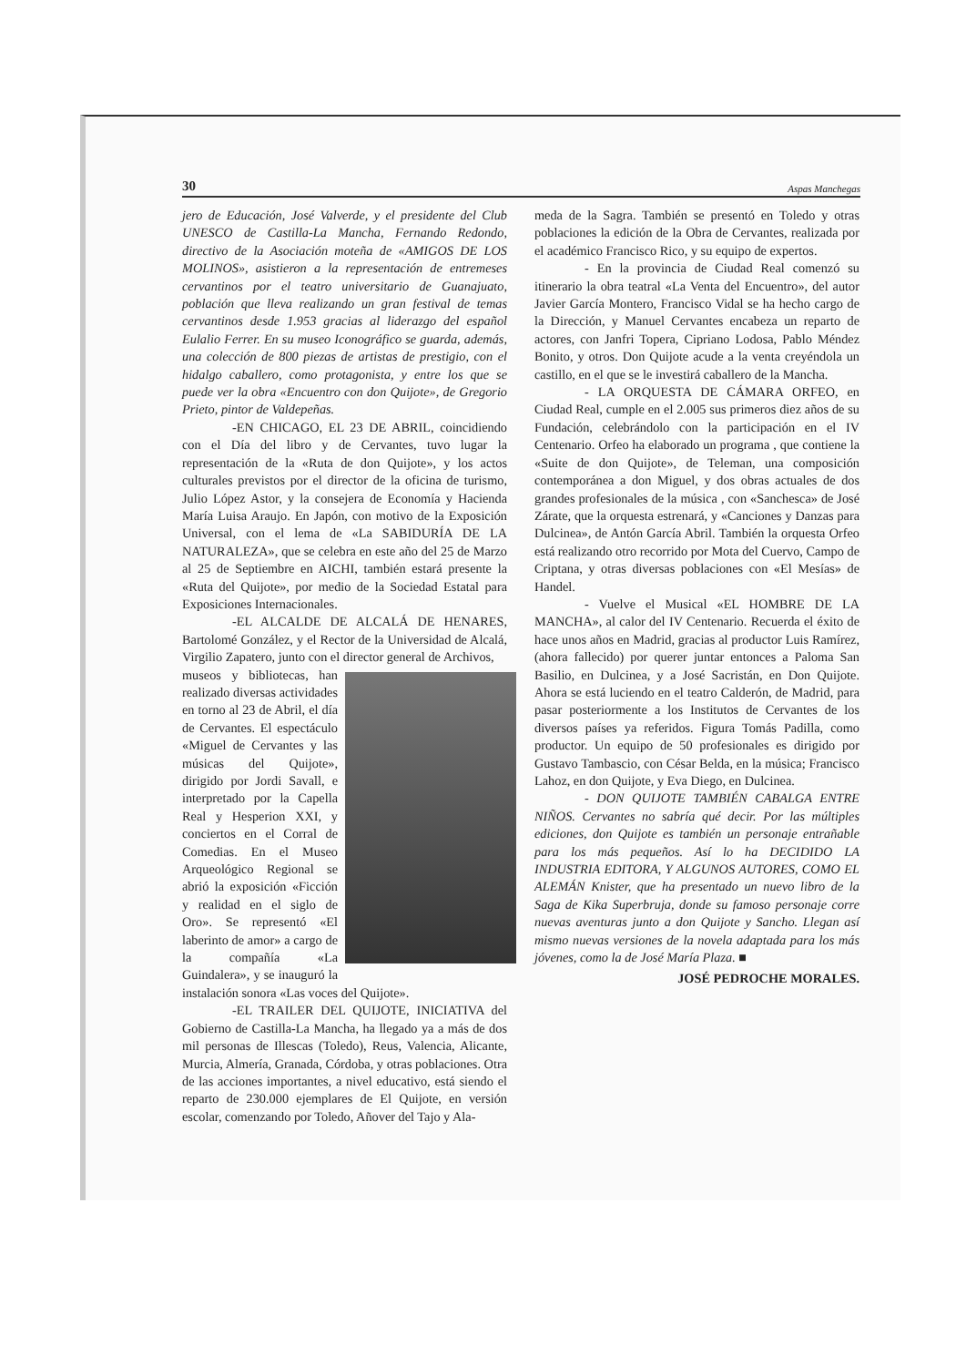30 Aspas Manchegas
jero de Educación, José Valverde, y el presidente del Club UNESCO de Castilla-La Mancha, Fernando Redondo, directivo de la Asociación moteña de «AMIGOS DE LOS MOLINOS», asistieron a la representación de entremeses cervantinos por el teatro universitario de Guanajuato, población que lleva realizando un gran festival de temas cervantinos desde 1.953 gracias al liderazgo del español Eulalio Ferrer. En su museo Iconográfico se guarda, además, una colección de 800 piezas de artistas de prestigio, con el hidalgo caballero, como protagonista, y entre los que se puede ver la obra «Encuentro con don Quijote», de Gregorio Prieto, pintor de Valdepeñas.
-EN CHICAGO, EL 23 DE ABRIL, coincidiendo con el Día del libro y de Cervantes, tuvo lugar la representación de la «Ruta de don Quijote», y los actos culturales previstos por el director de la oficina de turismo, Julio López Astor, y la consejera de Economía y Hacienda María Luisa Araujo. En Japón, con motivo de la Exposición Universal, con el lema de «La SABIDURÍA DE LA NATURALEZA», que se celebra en este año del 25 de Marzo al 25 de Septiembre en AICHI, también estará presente la «Ruta del Quijote», por medio de la Sociedad Estatal para Exposiciones Internacionales.
-EL ALCALDE DE ALCALÁ DE HENARES, Bartolomé González, y el Rector de la Universidad de Alcalá, Virgilio Zapatero, junto con el director general de Archivos,
museos y bibliotecas, han realizado diversas actividades en torno al 23 de Abril, el día de Cervantes. El espectáculo «Miguel de Cervantes y las músicas del Quijote», dirigido por Jordi Savall, e interpretado por la Capella Real y Hesperion XXI, y conciertos en el Corral de Comedias. En el Museo Arqueológico Regional se abrió la exposición «Ficción y realidad en el siglo de Oro». Se representó «El laberinto de amor» a cargo de la compañía «La Guindalera», y se inauguró la instalación sonora «Las voces del Quijote».
-EL TRAILER DEL QUIJOTE, INICIATIVA del Gobierno de Castilla-La Mancha, ha llegado ya a más de dos mil personas de Illescas (Toledo), Reus, Valencia, Alicante, Murcia, Almería, Granada, Córdoba, y otras poblaciones. Otra de las acciones importantes, a nivel educativo, está siendo el reparto de 230.000 ejemplares de El Quijote, en versión escolar, comenzando por Toledo, Añover del Tajo y Ala-
meda de la Sagra. También se presentó en Toledo y otras poblaciones la edición de la Obra de Cervantes, realizada por el académico Francisco Rico, y su equipo de expertos.
- En la provincia de Ciudad Real comenzó su itinerario la obra teatral «La Venta del Encuentro», del autor Javier García Montero, Francisco Vidal se ha hecho cargo de la Dirección, y Manuel Cervantes encabeza un reparto de actores, con Janfri Topera, Cipriano Lodosa, Pablo Méndez Bonito, y otros. Don Quijote acude a la venta creyéndola un castillo, en el que se le investirá caballero de la Mancha.
- LA ORQUESTA DE CÁMARA ORFEO, en Ciudad Real, cumple en el 2.005 sus primeros diez años de su Fundación, celebrándolo con la participación en el IV Centenario. Orfeo ha elaborado un programa , que contiene la «Suite de don Quijote», de Teleman, una composición contemporánea a don Miguel, y dos obras actuales de dos grandes profesionales de la música , con «Sanchesca» de José Zárate, que la orquesta estrenará, y «Canciones y Danzas para Dulcinea», de Antón García Abril. También la orquesta Orfeo está realizando otro recorrido por Mota del Cuervo, Campo de Criptana, y otras diversas poblaciones con «El Mesías» de Handel.
- Vuelve el Musical «EL HOMBRE DE LA MANCHA», al calor del IV Centenario. Recuerda el éxito de hace unos años en Madrid, gracias al productor Luis Ramírez, (ahora fallecido) por querer juntar entonces a Paloma San Basilio, en Dulcinea, y a José Sacristán, en Don Quijote. Ahora se está luciendo en el teatro Calderón, de Madrid, para pasar posteriormente a los Institutos de Cervantes de los diversos países ya referidos. Figura Tomás Padilla, como productor. Un equipo de 50 profesionales es dirigido por Gustavo Tambascio, con César Belda, en la música; Francisco Lahoz, en don Quijote, y Eva Diego, en Dulcinea.
- DON QUIJOTE TAMBIÉN CABALGA ENTRE NIÑOS. Cervantes no sabría qué decir. Por las múltiples ediciones, don Quijote es también un personaje entrañable para los más pequeños. Así lo ha DECIDIDO LA INDUSTRIA EDITORA, Y ALGUNOS AUTORES, COMO EL ALEMÁN Knister, que ha presentado un nuevo libro de la Saga de Kika Superbruja, donde su famoso personaje corre nuevas aventuras junto a don Quijote y Sancho. Llegan así mismo nuevas versiones de la novela adaptada para los más jóvenes, como la de José María Plaza. ■
JOSÉ PEDROCHE MORALES.